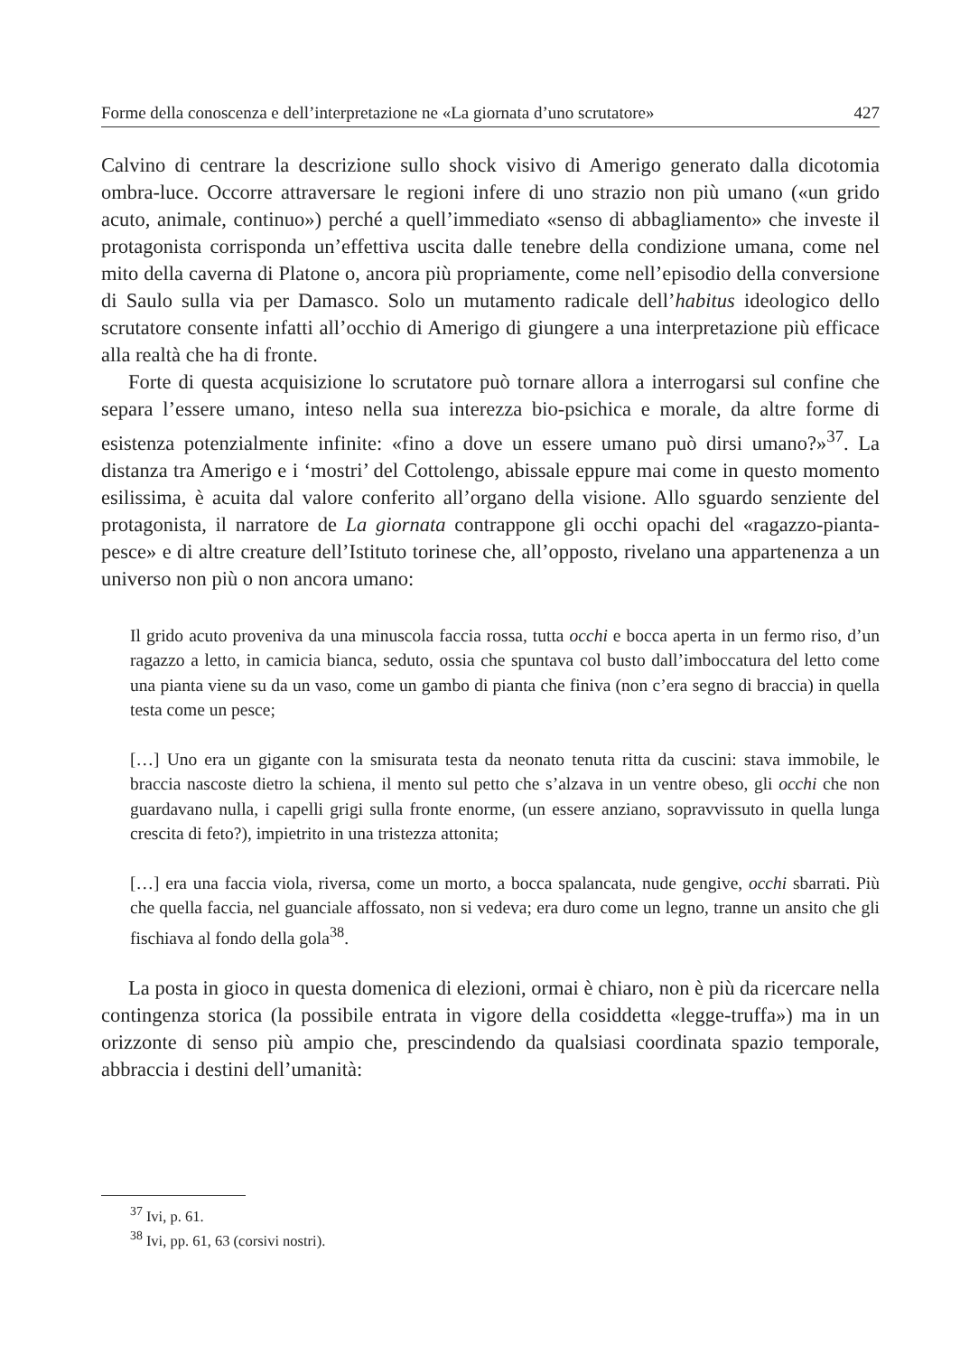Forme della conoscenza e dell’interpretazione ne «La giornata d’uno scrutatore» 427
Calvino di centrare la descrizione sullo shock visivo di Amerigo generato dalla dicotomia ombra-luce. Occorre attraversare le regioni infere di uno strazio non più umano («un grido acuto, animale, continuo») perché a quell’immediato «senso di abbagliamento» che investe il protagonista corrisponda un’effettiva uscita dalle tenebre della condizione umana, come nel mito della caverna di Platone o, ancora più propriamente, come nell’episodio della conversione di Saulo sulla via per Damasco. Solo un mutamento radicale dell’habitus ideologico dello scrutatore consente infatti all’occhio di Amerigo di giungere a una interpretazione più efficace alla realtà che ha di fronte.
Forte di questa acquisizione lo scrutatore può tornare allora a interrogarsi sul confine che separa l’essere umano, inteso nella sua interezza bio-psichica e morale, da altre forme di esistenza potenzialmente infinite: «fino a dove un essere umano può dirsi umano?»<sup>37</sup>. La distanza tra Amerigo e i ‘mostri’ del Cottolengo, abissale eppure mai come in questo momento esilissima, è acuita dal valore conferito all’organo della visione. Allo sguardo senziente del protagonista, il narratore de La giornata contrappone gli occhi opachi del «ragazzo-pianta-pesce» e di altre creature dell’Istituto torinese che, all’opposto, rivelano una appartenenza a un universo non più o non ancora umano:
Il grido acuto proveniva da una minuscola faccia rossa, tutta occhi e bocca aperta in un fermo riso, d’un ragazzo a letto, in camicia bianca, seduto, ossia che spuntava col busto dall’imboccatura del letto come una pianta viene su da un vaso, come un gambo di pianta che finiva (non c’era segno di braccia) in quella testa come un pesce;
[…] Uno era un gigante con la smisurata testa da neonato tenuta ritta da cuscini: stava immobile, le braccia nascoste dietro la schiena, il mento sul petto che s’alzava in un ventre obeso, gli occhi che non guardavano nulla, i capelli grigi sulla fronte enorme, (un essere anziano, sopravvissuto in quella lunga crescita di feto?), impietrito in una tristezza attonita;
[…] era una faccia viola, riversa, come un morto, a bocca spalancata, nude gengive, occhi sbarrati. Più che quella faccia, nel guanciale affossato, non si vedeva; era duro come un legno, tranne un ansito che gli fischiava al fondo della gola<sup>38</sup>.
La posta in gioco in questa domenica di elezioni, ormai è chiaro, non è più da ricercare nella contingenza storica (la possibile entrata in vigore della cosiddetta «legge-truffa») ma in un orizzonte di senso più ampio che, prescindendo da qualsiasi coordinata spazio temporale, abbraccia i destini dell’umanità:
<sup>37</sup> Ivi, p. 61.
<sup>38</sup> Ivi, pp. 61, 63 (corsivi nostri).